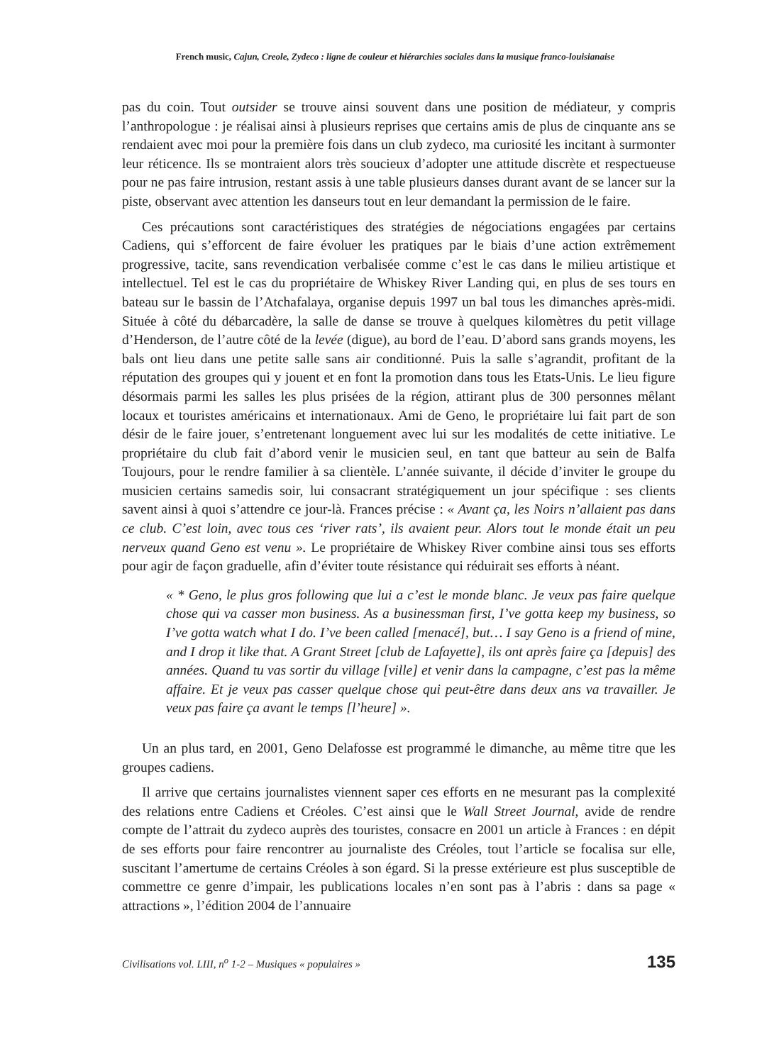French music, Cajun, Creole, Zydeco : ligne de couleur et hiérarchies sociales dans la musique franco-louisianaise
pas du coin. Tout outsider se trouve ainsi souvent dans une position de médiateur, y compris l’anthropologue : je réalisai ainsi à plusieurs reprises que certains amis de plus de cinquante ans se rendaient avec moi pour la première fois dans un club zydeco, ma curiosité les incitant à surmonter leur réticence. Ils se montraient alors très soucieux d’adopter une attitude discrète et respectueuse pour ne pas faire intrusion, restant assis à une table plusieurs danses durant avant de se lancer sur la piste, observant avec attention les danseurs tout en leur demandant la permission de le faire.
Ces précautions sont caractéristiques des stratégies de négociations engagées par certains Cadiens, qui s’efforcent de faire évoluer les pratiques par le biais d’une action extrêmement progressive, tacite, sans revendication verbalisée comme c’est le cas dans le milieu artistique et intellectuel. Tel est le cas du propriétaire de Whiskey River Landing qui, en plus de ses tours en bateau sur le bassin de l’Atchafalaya, organise depuis 1997 un bal tous les dimanches après-midi. Située à côté du débarcadère, la salle de danse se trouve à quelques kilomètres du petit village d’Henderson, de l’autre côté de la levée (digue), au bord de l’eau. D’abord sans grands moyens, les bals ont lieu dans une petite salle sans air conditionné. Puis la salle s’agrandit, profitant de la réputation des groupes qui y jouent et en font la promotion dans tous les Etats-Unis. Le lieu figure désormais parmi les salles les plus prisées de la région, attirant plus de 300 personnes mêlant locaux et touristes américains et internationaux. Ami de Geno, le propriétaire lui fait part de son désir de le faire jouer, s’entretenant longuement avec lui sur les modalités de cette initiative. Le propriétaire du club fait d’abord venir le musicien seul, en tant que batteur au sein de Balfa Toujours, pour le rendre familier à sa clientèle. L’année suivante, il décide d’inviter le groupe du musicien certains samedis soir, lui consacrant stratégiquement un jour spécifique : ses clients savent ainsi à quoi s’attendre ce jour-là. Frances précise : « Avant ça, les Noirs n’allaient pas dans ce club. C’est loin, avec tous ces ‘river rats’, ils avaient peur. Alors tout le monde était un peu nerveux quand Geno est venu ». Le propriétaire de Whiskey River combine ainsi tous ses efforts pour agir de façon graduelle, afin d’éviter toute résistance qui réduirait ses efforts à néant.
« * Geno, le plus gros following que lui a c’est le monde blanc. Je veux pas faire quelque chose qui va casser mon business. As a businessman first, I’ve gotta keep my business, so I’ve gotta watch what I do. I’ve been called [menacé], but… I say Geno is a friend of mine, and I drop it like that. A Grant Street [club de Lafayette], ils ont après faire ça [depuis] des années. Quand tu vas sortir du village [ville] et venir dans la campagne, c’est pas la même affaire. Et je veux pas casser quelque chose qui peut-être dans deux ans va travailler. Je veux pas faire ça avant le temps [l’heure] ».
Un an plus tard, en 2001, Geno Delafosse est programmé le dimanche, au même titre que les groupes cadiens.
Il arrive que certains journalistes viennent saper ces efforts en ne mesurant pas la complexité des relations entre Cadiens et Créoles. C’est ainsi que le Wall Street Journal, avide de rendre compte de l’attrait du zydeco auprès des touristes, consacre en 2001 un article à Frances : en dépit de ses efforts pour faire rencontrer au journaliste des Créoles, tout l’article se focalisa sur elle, suscitant l’amertume de certains Créoles à son égard. Si la presse extérieure est plus susceptible de commettre ce genre d’impair, les publications locales n’en sont pas à l’abris : dans sa page « attractions », l’édition 2004 de l’annuaire
Civilisations vol. LIII, n<sup>o</sup> 1-2 – Musiques « populaires » 135